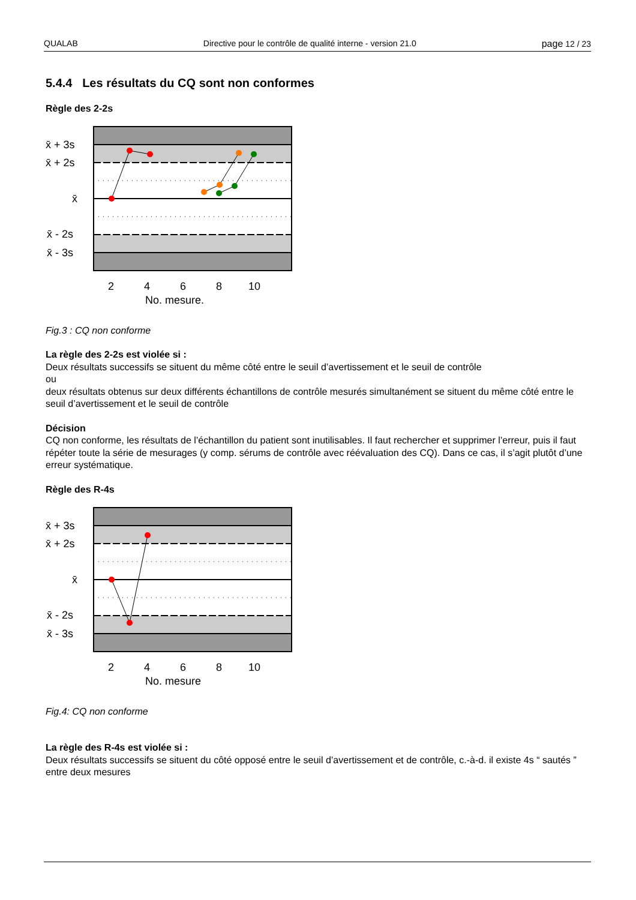QUALAB Directive pour le contrôle de qualité interne - version 21.0 page 12 / 23
5.4.4 Les résultats du CQ sont non conformes
Règle des 2-2s
x̄ + 3s
x̄ + 2s
x̄
x̄ - 2s
x̄ - 3s
2
4
6
8
10
No. mesure.
Fig.3 : CQ non conforme
La règle des 2-2s est violée si :
Deux résultats successifs se situent du même côté entre le seuil d’avertissement et le seuil de contrôle
ou
deux résultats obtenus sur deux différents échantillons de contrôle mesurés simultanément se situent du même côté entre le seuil d’avertissement et le seuil de contrôle
Décision
CQ non conforme, les résultats de l’échantillon du patient sont inutilisables. Il faut rechercher et supprimer l’erreur, puis il faut répéter toute la série de mesurages (y comp. sérums de contrôle avec réévaluation des CQ). Dans ce cas, il s’agit plutôt d’une erreur systématique.
Règle des R-4s
x̄ + 3s
x̄ + 2s
x̄
x̄ - 2s
x̄ - 3s
2
4
6
8
10
No. mesure
Fig.4: CQ non conforme
La règle des R-4s est violée si :
Deux résultats successifs se situent du côté opposé entre le seuil d’avertissement et de contrôle, c.-à-d. il existe 4s “ sautés ” entre deux mesures